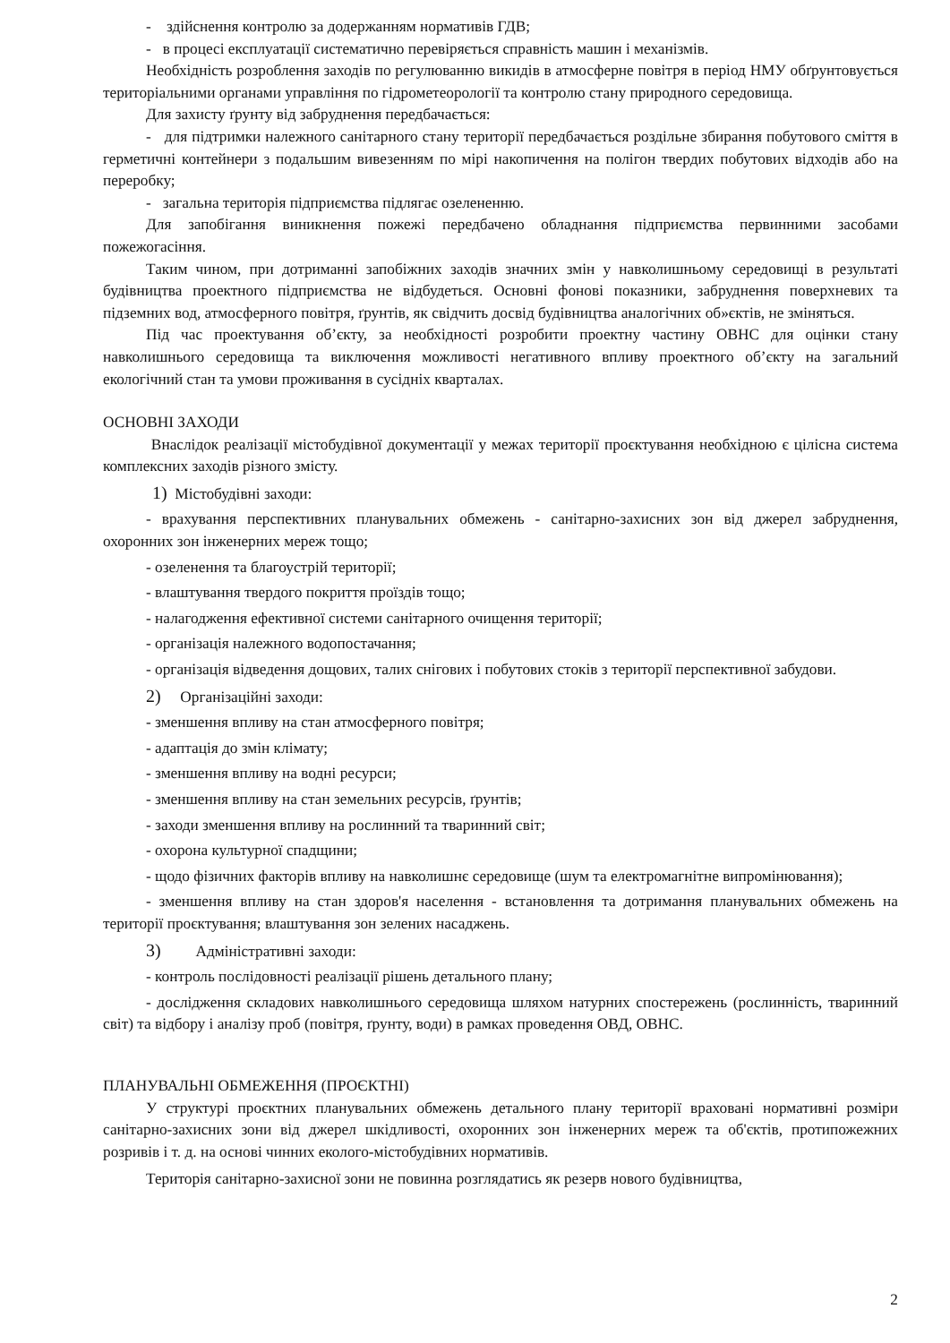- здійснення контролю за додержанням нормативів ГДВ;
- в процесі експлуатації систематично перевіряється справність машин і механізмів.
Необхідність розроблення заходів по регулюванню викидів в атмосферне повітря в період НМУ обґрунтовується територіальними органами управління по гідрометеорології та контролю стану природного середовища.
Для захисту ґрунту від забруднення передбачається:
- для підтримки належного санітарного стану території передбачається роздільне збирання побутового сміття в герметичні контейнери з подальшим вивезенням по мірі накопичення на полігон твердих побутових відходів або на переробку;
- загальна територія підприємства підлягає озелененню.
Для запобігання виникнення пожежі передбачено обладнання підприємства первинними засобами пожежогасіння.
Таким чином, при дотриманні запобіжних заходів значних змін у навколишньому середовищі в результаті будівництва проектного підприємства не відбудеться. Основні фонові показники, забруднення поверхневих та підземних вод, атмосферного повітря, ґрунтів, як свідчить досвід будівництва аналогічних об»єктів, не зміняться.
Під час проектування об’єкту, за необхідності розробити проектну частину ОВНС для оцінки стану навколишнього середовища та виключення можливості негативного впливу проектного об’єкту на загальний екологічний стан та умови проживання в сусідніх кварталах.
ОСНОВНІ ЗАХОДИ
Внаслідок реалізації містобудівної документації у межах території проєктування необхідною є цілісна система комплексних заходів різного змісту.
1) Містобудівні заходи:
- врахування перспективних планувальних обмежень - санітарно-захисних зон від джерел забруднення, охоронних зон інженерних мереж тощо;
- озеленення та благоустрій території;
- влаштування твердого покриття проїздів тощо;
- налагодження ефективної системи санітарного очищення території;
- організація належного водопостачання;
- організація відведення дощових, талих снігових і побутових стоків з території перспективної забудови.
2) Організаційні заходи:
- зменшення впливу на стан атмосферного повітря;
- адаптація до змін клімату;
- зменшення впливу на водні ресурси;
- зменшення впливу на стан земельних ресурсів, ґрунтів;
- заходи зменшення впливу на рослинний та тваринний світ;
- охорона культурної спадщини;
- щодо фізичних факторів впливу на навколишнє середовище (шум та електромагнітне випромінювання);
- зменшення впливу на стан здоров'я населення - встановлення та дотримання планувальних обмежень на території проєктування; влаштування зон зелених насаджень.
3) Адміністративні заходи:
- контроль послідовності реалізації рішень детального плану;
- дослідження складових навколишнього середовища шляхом натурних спостережень (рослинність, тваринний світ) та відбору і аналізу проб (повітря, ґрунту, води) в рамках проведення ОВД, ОВНС.
ПЛАНУВАЛЬНІ ОБМЕЖЕННЯ (ПРОЄКТНІ)
У структурі проєктних планувальних обмежень детального плану території враховані нормативні розміри санітарно-захисних зони від джерел шкідливості, охоронних зон інженерних мереж та об'єктів, протипожежних розривів і т. д. на основі чинних еколого-містобудівних нормативів.
Територія санітарно-захисної зони не повинна розглядатись як резерв нового будівництва,
2